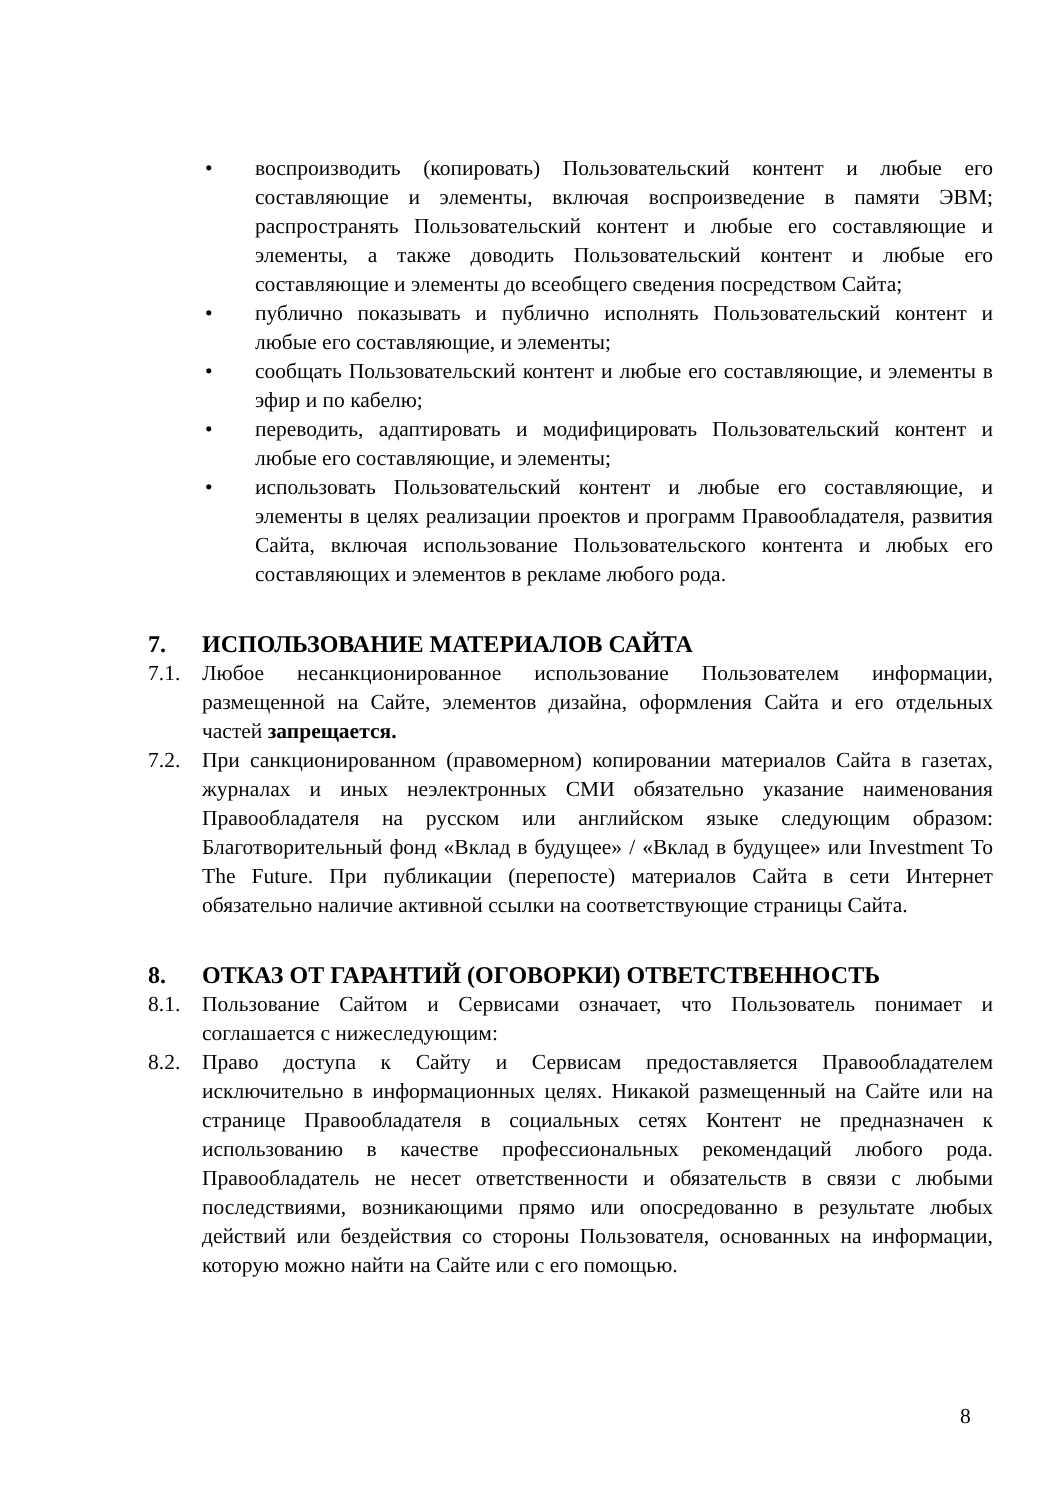• воспроизводить (копировать) Пользовательский контент и любые его составляющие и элементы, включая воспроизведение в памяти ЭВМ; распространять Пользовательский контент и любые его составляющие и элементы, а также доводить Пользовательский контент и любые его составляющие и элементы до всеобщего сведения посредством Сайта;
• публично показывать и публично исполнять Пользовательский контент и любые его составляющие, и элементы;
• сообщать Пользовательский контент и любые его составляющие, и элементы в эфир и по кабелю;
• переводить, адаптировать и модифицировать Пользовательский контент и любые его составляющие, и элементы;
• использовать Пользовательский контент и любые его составляющие, и элементы в целях реализации проектов и программ Правообладателя, развития Сайта, включая использование Пользовательского контента и любых его составляющих и элементов в рекламе любого рода.
7. ИСПОЛЬЗОВАНИЕ МАТЕРИАЛОВ САЙТА
7.1. Любое несанкционированное использование Пользователем информации, размещенной на Сайте, элементов дизайна, оформления Сайта и его отдельных частей запрещается.
7.2. При санкционированном (правомерном) копировании материалов Сайта в газетах, журналах и иных неэлектронных СМИ обязательно указание наименования Правообладателя на русском или английском языке следующим образом: Благотворительный фонд «Вклад в будущее» / «Вклад в будущее» или Investment To The Future. При публикации (перепосте) материалов Сайта в сети Интернет обязательно наличие активной ссылки на соответствующие страницы Сайта.
8. ОТКАЗ ОТ ГАРАНТИЙ (ОГОВОРКИ) ОТВЕТСТВЕННОСТЬ
8.1. Пользование Сайтом и Сервисами означает, что Пользователь понимает и соглашается с нижеследующим:
8.2. Право доступа к Сайту и Сервисам предоставляется Правообладателем исключительно в информационных целях. Никакой размещенный на Сайте или на странице Правообладателя в социальных сетях Контент не предназначен к использованию в качестве профессиональных рекомендаций любого рода. Правообладатель не несет ответственности и обязательств в связи с любыми последствиями, возникающими прямо или опосредованно в результате любых действий или бездействия со стороны Пользователя, основанных на информации, которую можно найти на Сайте или с его помощью.
8